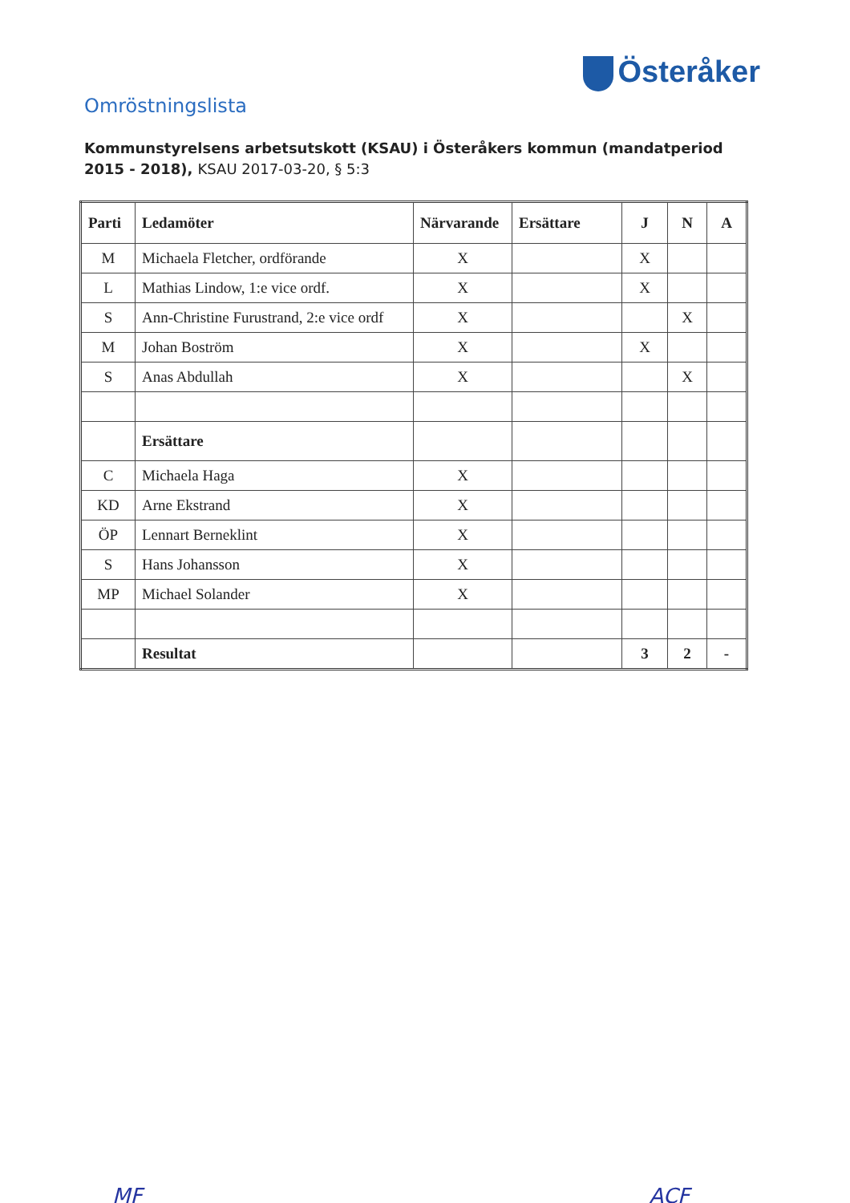Österåker
Omröstningslista
Kommunstyrelsens arbetsutskott (KSAU) i Österåkers kommun (mandatperiod 2015 - 2018), KSAU 2017-03-20, § 5:3
| Parti | Ledamöter | Närvarande | Ersättare | J | N | A |
| --- | --- | --- | --- | --- | --- | --- |
| M | Michaela Fletcher, ordförande | X | | X | | |
| L | Mathias Lindow, 1:e vice ordf. | X | | X | | |
| S | Ann-Christine Furustrand, 2:e vice ordf | X | | | X | |
| M | Johan Boström | X | | X | | |
| S | Anas Abdullah | X | | | X | |
| | Ersättare | | | | | |
| C | Michaela Haga | X | | | | |
| KD | Arne Ekstrand | X | | | | |
| ÖP | Lennart Berneklint | X | | | | |
| S | Hans Johansson | X | | | | |
| MP | Michael Solander | X | | | | |
| | Resultat | | | 3 | 2 | - |
MF ACF